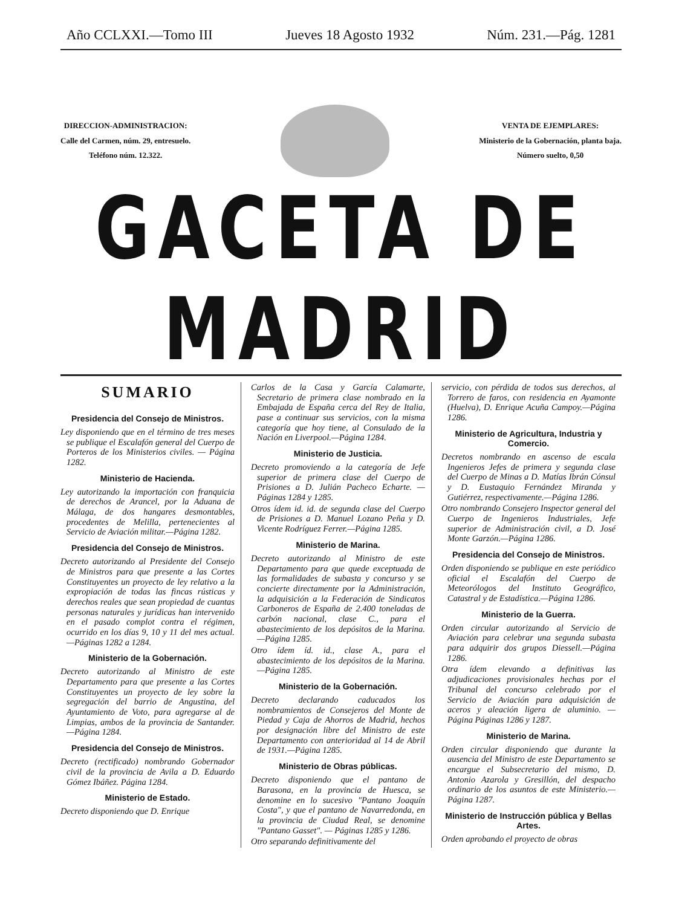Año CCLXXI.—Tomo III Jueves 18 Agosto 1932 Núm. 231.—Pág. 1281
DIRECCION-ADMINISTRACION:
Calle del Carmen, núm. 29, entresuelo.
Teléfono núm. 12.322.
VENTA DE EJEMPLARES:
Ministerio de la Gobernación, planta baja.
Número suelto, 0,50
GACETA DE MADRID
SUMARIO
Presidencia del Consejo de Ministros.
Ley disponiendo que en el término de tres meses se publique el Escalafón general del Cuerpo de Porteros de los Ministerios civiles. — Página 1282.
Ministerio de Hacienda.
Ley autorizando la importación con franquicia de derechos de Arancel, por la Aduana de Málaga, de dos hangares desmontables, procedentes de Melilla, pertenecientes al Servicio de Aviación militar.—Página 1282.
Presidencia del Consejo de Ministros.
Decreto autorizando al Presidente del Consejo de Ministros para que presente a las Cortes Constituyentes un proyecto de ley relativo a la expropiación de todas las fincas rústicas y derechos reales que sean propiedad de cuantas personas naturales y jurídicas han intervenido en el pasado complot contra el régimen, ocurrido en los días 9, 10 y 11 del mes actual.—Páginas 1282 a 1284.
Ministerio de la Gobernación.
Decreto autorizando al Ministro de este Departamento para que presente a las Cortes Constituyentes un proyecto de ley sobre la segregación del barrio de Angustina, del Ayuntamiento de Voto, para agregarse al de Limpias, ambos de la provincia de Santander.—Página 1284.
Presidencia del Consejo de Ministros.
Decreto (rectificado) nombrando Gobernador civil de la provincia de Avila a D. Eduardo Gómez Ibáñez. Página 1284.
Ministerio de Estado.
Decreto disponiendo que D. Enrique
Carlos de la Casa y García Calamarte, Secretario de primera clase nombrado en la Embajada de España cerca del Rey de Italia, pase a continuar sus servicios, con la misma categoría que hoy tiene, al Consulado de la Nación en Liverpool.—Página 1284.
Ministerio de Justicia.
Decreto promoviendo a la categoría de Jefe superior de primera clase del Cuerpo de Prisiones a D. Julián Pacheco Echarte. — Páginas 1284 y 1285.
Otros ídem id. id. de segunda clase del Cuerpo de Prisiones a D. Manuel Lozano Peña y D. Vicente Rodríguez Ferrer.—Página 1285.
Ministerio de Marina.
Decreto autorizando al Ministro de este Departamento para que quede exceptuada de las formalidades de subasta y concurso y se concierte directamente por la Administración, la adquisición a la Federación de Sindicatos Carboneros de España de 2.400 toneladas de carbón nacional, clase C., para el abastecimiento de los depósitos de la Marina.—Página 1285.
Otro ídem íd. id., clase A., para el abastecimiento de los depósitos de la Marina.—Página 1285.
Ministerio de la Gobernación.
Decreto declarando caducados los nombramientos de Consejeros del Monte de Piedad y Caja de Ahorros de Madrid, hechos por designación libre del Ministro de este Departamento con anterioridad al 14 de Abril de 1931.—Página 1285.
Ministerio de Obras públicas.
Decreto disponiendo que el pantano de Barasona, en la provincia de Huesca, se denomine en lo sucesivo "Pantano Joaquín Costa", y que el pantano de Navarredonda, en la provincia de Ciudad Real, se denomine "Pantano Gasset". — Páginas 1285 y 1286.
Otro separando definitivamente del
servicio, con pérdida de todos sus derechos, al Torrero de faros, con residencia en Ayamonte (Huelva), D. Enrique Acuña Campoy.—Página 1286.
Ministerio de Agricultura, Industria y Comercio.
Decretos nombrando en ascenso de escala Ingenieros Jefes de primera y segunda clase del Cuerpo de Minas a D. Matías Ibrán Cónsul y D. Eustaquio Fernández Miranda y Gutiérrez, respectivamente.—Página 1286.
Otro nombrando Consejero Inspector general del Cuerpo de Ingenieros Industriales, Jefe superior de Administración civil, a D. José Monte Garzón.—Página 1286.
Presidencia del Consejo de Ministros.
Orden disponiendo se publique en este periódico oficial el Escalafón del Cuerpo de Meteorólogos del Instituto Geográfico, Catastral y de Estadística.—Página 1286.
Ministerio de la Guerra.
Orden circular autorizando al Servicio de Aviación para celebrar una segunda subasta para adquirir dos grupos Diessell.—Página 1286.
Otra ídem elevando a definitivas las adjudicaciones provisionales hechas por el Tribunal del concurso celebrado por el Servicio de Aviación para adquisición de aceros y aleación ligera de aluminio. — Página Páginas 1286 y 1287.
Ministerio de Marina.
Orden circular disponiendo que durante la ausencia del Ministro de este Departamento se encargue el Subsecretario del mismo, D. Antonio Azarola y Gresillón, del despacho ordinario de los asuntos de este Ministerio.—Página 1287.
Ministerio de Instrucción pública y Bellas Artes.
Orden aprobando el proyecto de obras